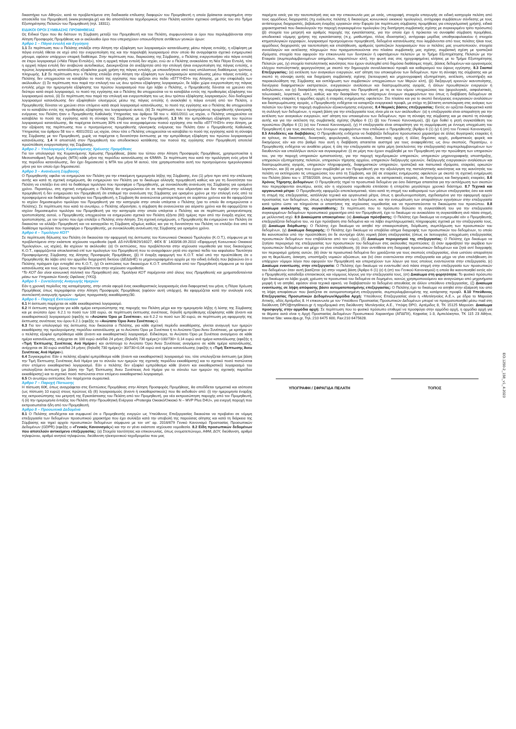δικαστήρια των Αθηνών, κατά τα προβλεπόμενα στη διαδικασία επίλυσης διαφορών του Προμηθευτή η οποία βρίσκεται αναρτημένη στην ιστοσελίδα του Προμηθευτή (www.protergia.gr) και θα αποστέλλεται ταχυδρομικώς στον Πελάτη κατόπιν σχετικού αιτήματός του στο Τμήμα Εξυπηρέτησης Πελατών του Προμηθευτή (τηλ. 18311).
ΕΙΔΙΚΟΙ ΟΡΟΙ ΣΥΜΒΑΣΗΣ ΠΡΟΜΗΘΕΙΑΣ
Ως Ειδικοί Όροι που θα διέπουν τη Σύμβαση μεταξύ του Προμηθευτή και του Πελάτη, συμφωνούνται οι όροι που περιλαμβάνονται στην Αίτηση Προσφοράς Προμήθειας και οι ακόλουθοι όροι που υπερισχύουν οποιωνδήποτε αντίθετων γενικών όρων:
Άρθρο 1 – Πάγια εντολή και Εγγύηση
1.1 Σε περίπτωση που ο Πελάτης επιλέξει στην Αίτηση την εξόφληση των λογαριασμών κατανάλωσης μέσω πάγιας εντολής, η εξόφληση με πάγια εντολή τίθεται σε ισχύ από την ενεργοποίηση της και την παραλαβή λογαριασμού στον οποίο θα αναγράφεται σχετικό ενημερωτικό μήνυμα, εφόσον υπάρχουν επαρκή διαθέσιμα. Στην περίπτωση που, διαρκούσης της Σύμβασης, ο Πελάτης ενεργοποιήσει νέα πάγια εντολή σε έτερο λογαριασμό («Νέα Πάγια Εντολή»), τότε η αρχική πάγια εντολή δεν ισχύει, ενώ αν ο Πελάτης ανακαλέσει τη Νέα Πάγια Εντολή, τότε η αρχική πάγια εντολή δεν αναβιώνει αυτοδικαίως. Διευκρινίζεται ότι ανεξάρτητα από την επιλογή ή/και ενεργοποίηση της πάγιας εντολής, ο πρώτος λογαριασμός κατανάλωσης εξοφλείται χωρίς χρήση της πάγιας εντολής, με οποιονδήποτε από τους υπόλοιπους διαθέσιμους τρόπους πληρωμής. 1.2 Σε περίπτωση που ο Πελάτης επιλέξει στην Αίτηση την εξόφληση των λογαριασμών κατανάλωσης μέσω πάγιας εντολής, ο Πελάτης δεν υποχρεούται να καταβάλει το ποσό της εγγύησης που ορίζεται στο πεδίο «ΕΓΓΥΗΣΗ» της Αίτησης, με την επιφύλαξη των ακόλουθων: (i) Σε περίπτωση που παρά την επιλογή του ως άνω τρόπου εξόφλησης λογαριασμών, δε λάβει χώρα ενεργοποίηση της πάγιας εντολής μέχρι την ημερομηνία εξόφλησης του πρώτου λογαριασμού που έχει λάβει ο Πελάτης, ο Προμηθευτής δύναται να χρεώνει στο δεύτερο κατά σειρά λογαριασμό, το ποσό της εγγύησης και ο Πελάτης θα υποχρεούται να το καταβάλει εντός της προθεσμίας εξόφλησης του λογαριασμού αυτού, (ii) Σε περίπτωση που παρά την επιλογή και ενεργοποίηση του ως άνω τρόπου εξόφλησης λογαριασμών, δύο διαδοχικοί λογαριασμοί κατανάλωσης δεν εξοφληθούν ολοσχερώς μέσω της πάγιας εντολής ή ανακληθεί η πάγια εντολή από τον Πελάτη, ο Προμηθευτής δύναται να χρεώνει στον επόμενο κατά σειρά λογαριασμό κατανάλωσης, το ποσό της εγγύησης και ο Πελάτης θα υποχρεούται να το καταβάλει εντός της προθεσμίας εξόφλησης του λογαριασμού αυτού, (iii) Σε περίπτωση που ο προηγούμενος προμηθευτής ηλεκτρικής ενέργειας του Πελάτη ήταν ο Προμηθευτής Καθολικής Υπηρεσίας του άρθρου 58 του ν. 4001/2011 ως ισχύει, ο Πελάτης υποχρεούται να καταβάλει το ποσό της εγγύησης κατά τη σύναψη της Σύμβασης με τον Προμηθευτή. 1.3 Με την εμπρόθεσμη εξόφληση του πρώτου λογαριασμού κατανάλωσης, θα παρέχεται έκπτωση 30% επί του αναγραφόμενου ποσού εγγύησης στο πεδίο «ΕΓΓΥΗΣΗ» στην Αίτηση, με την εξαίρεση της περίπτωσης που ο προηγούμενος προμηθευτής ηλεκτρικής ενέργειας του Πελάτη ήταν ο Προμηθευτής Καθολικής Υπηρεσίας του άρθρου 58 του ν. 4001/2011 ως ισχύει, όπου τότε ο Πελάτης υποχρεούται να καταβάλει το ποσό της εγγύησης κατά τη σύναψη της Σύμβασης με τον Προμηθευτή, χωρίς να παρέχεται η δυνατότητα έκπτωσης με την εμπρόθεσμη εξόφληση του πρώτου λογαριασμού κατανάλωσης. 1.4 Η αποστολή στον Προμηθευτή του αποδεικτικού κατάθεσης του ποσού της εγγύησης στον Προμηθευτή αποτελεί προϋπόθεση ενεργοποίησης της Σύμβασης.
Άρθρο 2 – Υπολογισμός Κυμαινόμενης Χρέωσης Προμήθειας
Για τον υπολογισμό της Κυμαινόμενης Χρέωσης Προμήθειας, βάσει του τύπου στην Αίτηση Προσφοράς Προμήθειας, χρησιμοποιείται η Μεσοσταθμική Τιμή Αγοράς (ΜΤΑ) κάθε μήνα της περιόδου κατανάλωσης σε €/MWh. Σε περίπτωση που κατά την τιμολόγηση ενός μήνα Μ της περιόδου κατανάλωσης, δεν έχει δημοσιευτεί η ΜΤΑ του μήνα Μ αυτού, τότε χρησιμοποιείται αυτή του προηγούμενου ημερολογιακού μήνα για τον οποίο έχει δημοσιευτεί.
Άρθρο 3 – Ανανέωση Σύμβασης
Ο Προμηθευτής οφείλει να ενημερώνει τον Πελάτη για την επικείμενη ημερομηνία λήξης της Σύμβασης, ένα (1) μήνα πριν από την επέλευση αυτής και κατά τη σχετική ενημέρωση, θα ενημερώνει τον Πελάτη για το δικαίωμα αλλαγής προμηθευτή καθώς και για τη δυνατότητα του Πελάτη να επιλέξει ένα από τα διαθέσιμα τιμολόγια που προσφέρει ο Προμηθευτής, με συνακόλουθη ανανέωση της Σύμβασης για ορισμένο χρόνο. Περαιτέρω, στη σχετική ενημέρωση ο Πελάτης θα ενημερώνεται ότι σε περίπτωση που αδρανήσει και δεν προβεί στην αλλαγή προμηθευτή ή δεν ενημερώσει τον Προμηθευτή ότι επιθυμεί την ανανέωση της Σύμβασης για ορισμένο χρόνο με την επιλογή ενός από τα προσφερόμενα και διαθέσιμα τιμολόγια του Προμηθευτή, η Σύμβαση θα ανανεώνεται μετατρεπόμενη σε αορίστου χρόνου και θα εφαρμόζεται το ισχύον δημοσιευμένο τιμολόγιο του Προμηθευτή για την κατηγορία στην οποία υπάγεται ο Πελάτης (για το οποίο θα ενημερώνεται ο Πελάτης). Σε περίπτωση που κατά τα ανωτέρω, ο Πελάτης αδρανήσει, η σύμβαση θα ανανεώνεται για αόριστο χρόνο και θα εφαρμόζεται το ισχύον δημοσιευμένο τιμολόγιο του Προμηθευτή για την κατηγορία στην οποία υπάγεται ο Πελάτης και σε περίπτωση μεταγενέστερης τροποποίησης αυτού, ο Προμηθευτής υποχρεούται να ενημερώσει σχετικά τον Πελάτη εξήντα (60) ημέρες πριν από την έναρξη ισχύος της τροποποίησης, με τον τρόπο που έχει επιλέξει ο Πελάτης στην Αίτηση. Στη σχετική ενημέρωση, ο Προμηθευτής θα ενημερώνει τον Πελάτη ότι δικαιούται να αλλάξει Προμηθευτή και να καταγγείλει τη Σύμβαση αζημίως καθώς και για τη δυνατότητα του Πελάτη να επιλέξει ένα από τα διαθέσιμα τιμολόγια που προσφέρει ο Προμηθευτής, με συνακόλουθη ανανέωση της Σύμβασης για ορισμένο χρόνο.
Άρθρο 4 – Τιμολόγιο ΚΟΤ*
Σε περίπτωση δήλωσης του Πελάτη ότι δικαιούται την εφαρμογή της έκπτωσης του Κοινωνικού Οικιακού Τιμολογίου (Κ.Ο.Τ.), σύμφωνα με τα προβλεπόμενα στην εκάστοτε ισχύουσα νομοθεσία (αριθ. Δ5-ΗΛ/Β/Φ29/16027, ΦΕΚ Β΄ 1403/06.09.2010 «Εφαρμογή Κοινωνικού Οικιακού Τιμολογίου», ως ισχύει), θα ισχύουν τα ακόλουθα: (α) Οι εκπτώσεις, που προβλέπονται στην ισχύουσα νομοθεσία για τους δικαιούχους Κ.Ο.Τ., εφαρμόζονται αποκλειστικά επί των τιμολογίων του Προμηθευτή που το αναγράφουν ρητά στο σχετικό πεδίο του κεφαλαίου Ταυτότητα Προσφερόμενης Σύμβασης της Αίτησης Προσφοράς Προμήθειας, (β) Η έναρξη εφαρμογή του Κ.Ο.Τ. τελεί υπό την προϋπόθεση ότι ο Προμηθευτής θα λάβει από τον αρμόδιο διαχειριστή δικτύου (ΔΕΔΔΗΕ) το μηχανογραφημένο αρχείο με την ειδική ένδειξη που βεβαιώνει ότι ο Πελάτης πράγματι έχει ενταχθεί στο Κ.Ο.Τ., (γ) Οι εκπτώσεις των δικαιούχων Κ.Ο.Τ. αποδίδονται από τον Προμηθευτή σύμφωνα με τα όρια κατανάλωσης και τους όρους που προβλέπονται στην ισχύουσα νομοθεσία.
*Το ΚΟΤ δεν είναι κοινωνική πολιτική του Προμηθευτή σας. Τιμολόγια ΚΟΤ παρέχονται από όλους τους Προμηθευτές και χρηματοδοτούνται μέσω των Υπηρεσιών Κοινής Ωφέλειας (ΥΚΩ).
Άρθρο 5 – Συντελεστής Αναγωγής Ημερών
Εάν η χρονική περίοδος της καταμέτρησης, στην οποία αφορά ένας εκκαθαριστικός λογαριασμός είναι διαφορετική του μήνα, η Πάγια Χρέωση Προμήθειας όπως περιγράφεται στην Αίτηση Προσφοράς Προμήθειας (εφόσον αυτή υπάρχει), θα εφαρμόζεται κατά την αναλογία ενός συντελεστή αναγωγής ημερών - ημέρες πραγματικής εκκαθάρισης/30.
Άρθρο 6 – Παροχή Εκπτώσεων
6.1 Η έκπτωση παρέχεται σε κάθε εκκαθαριστικό λογαριασμό.
6.2 Η έκπτωση παρέχεται για κάθε ημέρα εκπροσώπησης της παροχής του Πελάτη μέχρι και την ημερομηνία λήξης ή λύσης της Σύμβασης και με ανώτατο όριο: 6.2.1 το ποσό των 100 ευρώ, σε περίπτωση έκπτωσης συνέπειας, δηλαδή εμπρόθεσμης εξόφλησης κάθε (έναντι και εκκαθαριστικού) λογαριασμού (εφεξής το «Ανώτατο Όριο με Συνέπεια», και 6.2.2 το ποσό των 30 ευρώ, σε περίπτωση μη εφαρμογής της έκπτωσης συνέπειας του όρου 6.2.1 (εφεξής το «Ανώτατο Όριο Άνευ Συνέπειας»).
6.3 Για τον υπολογισμό της έκπτωσης που δικαιούται ο Πελάτης, για κάθε σχετική περίοδο εκκαθάρισης, γίνεται αναγωγή των ημερών εκκαθάρισης της τιμολογούμενης περιόδου κατανάλωσης με το Ανώτατο Όριο με Συνέπεια ή το Ανώτατο Όριο Άνευ Συνέπειας, με κριτήριο αν ο πελάτης εξοφλεί εμπρόθεσμα κάθε (έναντι και εκκαθαριστικό) λογαριασμό. Ειδικότερα, το Ανώτατο Όριο με Συνέπεια αναγόμενο σε κάθε ημέρα κατανάλωσης, ανέρχεται σε 100 ευρώ ανά/διά 24 μήνες (δηλαδή 730 ημέρες)=100/730= 0,14 ευρώ ανά ημέρα κατανάλωσης (εφεξής η «Τιμή Έκπτωσης Συνέπειας Ανά Ημέρα») και αντίστοιχα το Ανώτατο Όριο Άνευ Συνέπειας αναγόμενο σε κάθε ημέρα κατανάλωσης, ανέρχεται σε 30 ευρώ ανά/διά 24 μήνες (δηλαδή 730 ημέρες)= 30/730=0,04 ευρώ ανά ημέρα κατανάλωσης (εφεξής η «Τιμή Έκπτωσης Άνευ Συνέπειας Ανά Ημέρα»).
6.4 Συγκεκριμένα: Εάν ο πελάτης εξοφλεί εμπρόθεσμα κάθε (έναντι και εκκαθαριστικό) λογαριασμό του, τότε υπολογίζεται έκπτωση (με βάση την Τιμή Έκπτωσης Συνέπειας Ανά Ημέρα για το σύνολο των ημερών της σχετικής περιόδου εκκαθάρισης) και το σχετικό ποσό πιστώνεται στον επόμενο εκκαθαριστικό λογαριασμό. Εάν ο πελάτης δεν εξοφλεί εμπρόθεσμα κάθε (έναντι και εκκαθαριστικό) λογαριασμό του υπολογίζεται έκπτωση (με βάση την Τιμή Έκπτωσης Άνευ Συνέπειας Ανά Ημέρα για το σύνολο των ημερών της σχετικής περιόδου εκκαθάρισης) και το σχετικό ποσό πιστώνεται στον επόμενο εκκαθαριστικό λογαριασμό.
6.5 Οι ανωτέρω εκπτώσεις δεν παρέχονται σωρευτικά.
Άρθρο 7 – Παροχή Πίστωσης
Η πίστωση 60€, όπως αναγράφεται στις Εκπτώσεις Προμήθειας στην Αίτηση Προσφοράς Προμήθειας, θα αποδίδεται τμηματικά και ισόποσα (ως πίστωση 10 ευρώ) στους πρώτους έξι (6) λογαριασμούς (έναντι ή εκκαθαριστικούς) που θα εκδοθούν από: (i) την ημερομηνία έναρξης της εκπροσώπησης του μετρητή της Εγκατάστασης του Πελάτη από τον Προμηθευτή, για νέα εκπροσώπηση παροχής από τον Προμηθευτή, ή (ii) την ημερομηνία ένταξης του Πελάτη στην Προωθητική Ενέργεια «Protergia Οικιακό/Οικιακό Ν – MVP Plus D4U», για ενεργή παροχή που εκπροσωπείται ήδη από τον Προμηθευτή.
Άρθρο 8 – Προσωπικά Δεδομένα
8.1 Ο Πελάτης αποδέχεται και συμφωνεί ότι ο Προμηθευτής ενεργών ως Υπεύθυνος Επεξεργασίας δικαιούται να προβαίνει σε νόμιμη επεξεργασία των δεδομένων προσωπικού χαρακτήρα που έχει συλλέξει κατά την υποβολή της παρούσας αίτησης και κατά τη διάρκεια της Σύμβασης και τηρεί αρχείο προσωπικών δεδομένων σύμφωνα με τον υπ' αρ. 2016/679 Γενικό Κανονισμό Προστασίας Προσωπικών Δεδομένων (GDPR) (εφεξής ο «Γενικός Κανονισμός») και την εν γένει εκάστοτε ισχύουσα νομοθεσία. 8.2 Είδη προσωπικών δεδομένων που αποτελούν αντικείμενο επεξεργασίας: (α) Στοιχεία ταυτότητας και επικοινωνίας, όπως ονοματεπώνυμο, ΑΦΜ, ΔΟΥ, διεύθυνση, αριθμό τηλεφώνου, αριθμό κινητού τηλεφώνου, διεύθυνση ηλεκτρονικού ταχυδρομείου που μας
παρέχετε εσείς για την ταυτοποίησή σας και την επικοινωνία μας με εσάς, υπογραφή, στοιχεία υπαγωγής σε ειδική κατηγορία πελάτη από τους αρμόδιους διαχειριστές (πχ ευάλωτος πελάτης ή δικαιούχος κοινωνικού οικιακού τιμολογίου), αντίγραφα συμβάσεων σύνδεσης με τους αντίστοιχους διαχειριστές, βεβαίωση έναρξης εργασιών στην Εφορία (σε περίπτωση σύμβασης προμήθειας για επαγγελματική χρήση), ειδικά χαρακτηριστικά που δικαιολογούν την παροχή συγκεκριμένου τιμολογίου (πχ διατήρηση συμβατικής σχέσης με συγκεκριμένο τρίτο πρόσωπο) (β) στοιχεία του μετρητή και αριθμός παροχής της εγκατάστασης, για την οποία έχει ή πρόκειται να συναφθεί σύμβαση προμήθεια, αποδεικτικό νόμιμης χρήσης της εγκατάστασης (π.χ. μισθωτήριο, τίτλος ιδιοκτησίας), αντίγραφο μερίδας υποθηκοφυλακείου ή στοιχεία κτηματολογικών εγγραφών, λογαριασμοί προηγούμενου προμηθευτή, δεδομένα κατανάλωσης που λαμβάνονται από τους πελάτες ή/και τους αρμόδιους διαχειριστές για ταυτοποίηση και επαλήθευση, αριθμούς τραπεζικών λογαριασμών που οι πελάτες μας γνωστοποιούν, στοιχεία συναλλαγών και εκτέλεσης πληρωμών που πραγματοποιούνται στο πλαίσιο συμβατικής μας σχέσης, συμβατική σχέση με τραπεζικά ιδρύματα, στοιχεία που αφορούν την επικοινωνία των δυνητικών ή υφιστάμενων πελατών με το Τμήμα Εξυπηρέτησης Πελατών με την Εταιρεία (συμπεριλαμβανομένων αιτημάτων, παραπόνων κλπ), την φωνή σας στις ηχογραφημένες κλήσεις με το Τμήμα Εξυπηρέτησης Πελατών μας, (γ) στοιχεία πιστοληπτικής ικανότητας που έχουν συλλεχθεί από δημόσια διαθέσιμες πηγές, βάσεις δεδομένων και οργανισμούς ελέγχου πιστοληπτικής φερεγγυότητας με σκοπό την δημιουργία συναλλακτικού προφίλ και καθορισμού του ύψους εγγύησης. 8.3 Σκοποί Επεξεργασίας: (α) εκτέλεση των αναγκαίων ενεργειών, κατ' αίτηση του υποκειμένου των δεδομένων, πριν τη σύναψη της σύμβασης και με σκοπό τη σύναψη αυτής και διαχείριση συμβατικής σχέσης (λειτουργική και μηχανογραφική εξυπηρέτηση, εκτέλεση, υποστήριξη και παρακολούθηση της Σύμβασης και εκπλήρωση των συμβατικών υποχρεώσεων των Μερών κλπ), (β) διεξαγωγή ερευνών ικανοποίησης, διενέργεια διαφημιστικών εκστρατειών, ενεργειακών αναλύσεων και διαστρωμάτωσης αγοράς, ή άλλων προωθητικών ενεργειών ή εκδηλώσεων, και (γ) διασφάλιση της συμμόρφωσης του Προμηθευτή με τις εκ του νόμου υποχρεώσεις του (φορολογικές, ασφαλιστικές, τελωνειακές, λογιστικές, κλπ.), καθώς και την διασφάλιση των υπέρτερων έννομων συμφερόντων του όπως η διαβίβαση δεδομένων σε δικηγορικές εταιρείες ή αρμόδιες αρχές ή εταιρείες ενημέρωσης οφειλετών. Στο πλαίσιο και για το σκοπό διενέργειας ενεργειακών αναλύσεων και διαστρωμάτωσης αγοράς, ο Προμηθευτής ενδέχεται να καταρτίζει ενεργειακά προφίλ, με στόχο τη βέλτιστη ανταπόκριση στις ανάγκες των πελατών του ή/και την παροχή συμβουλών εξοικονόμησης ενέργειας. 8.4 Νομικές βάσεις επεξεργασίας: Εκτός αν ορίζεται διαφορετικά κατά τη συλλογή των δεδομένων, η νομική βάση για την επεξεργασία τους είναι μία εκ των ακόλουθων: (α) η επεξεργασία είναι απαραίτητη για την εκτέλεση των αναγκαίων ενεργειών, κατ' αίτηση του υποκειμένου των δεδομένων, πριν τη σύναψη της σύμβασης και με σκοπό τη σύναψη αυτής και για την εκτέλεση της συμβατικής σχέσης (Άρθρο 6 (1) (β) του Γενικού Κανονισμού), (β) έχει δοθεί η ρητή συγκατάθεση του προσώπου (Άρθρο 6 (1) (α) του Γενικού Κανονισμού), (γ) Η επεξεργασία είναι απαραίτητη για τη συμμόρφωση με έννομη υποχρέωση του Προμηθευτή ή για τους σκοπούς των έννομων συμφερόντων που επιδιώκει ο Προμηθευτής (Άρθρο 6 (1) (γ) ή (στ) του Γενικού Κανονισμού). 8.5 Αποδέκτες και διαβιβάσεις: Ο Προμηθευτής ενδέχεται να διαβιβάζει δεδομένα προσωπικού χαρακτήρα σε άλλες θυγατρικές εταιρείες ή σε τρίτους, σε δικαστικές, διοικητικές, φορολογικές, τελωνειακές, διαιτητικές αρχές ή άλλες δημόσιες αρχές, ρυθμιστικούς φορείς και δικηγόρους εάν και στο βαθμό που αυτή η διαβίβαση απαιτείται αυστηρά για τους αναφερθέντες ως άνω σκοπούς. Περαιτέρω, ο Προμηθευτής ενδέχεται να αναθέτει μέρος ή όλη την επεξεργασία σε τρίτα μέρη (εκτελούντες την επεξεργασία) συμπεριλαμβανομένων των διευθυντών και υπαλλήλων αυτών και συγκεκριμένα: (i) σε μέρη που έχουν συμβληθεί με τον Προμηθευτή για την προώθηση των υπηρεσιών του, για την παροχή υπηρεσιών εμπιστοσύνης, για την παροχή ταχυδρομικών υπηρεσιών, υπηρεσιών μηχανογραφικής υποστήριξης, υπηρεσιών εξυπηρέτησης πελατών, υπηρεσιών τήρησης αρχείου, υπηρεσιών διεξαγωγής ερευνών, διεξαγωγής ενεργειακών αναλύσεων και διαστρωμάτωσης αγοράς, υπηρεσιών πληροφορικής, διαφημιστικών υπηρεσιών, τραπεζικά και πιστωτικά ιδρύματα, εταιρείες ορκωτών λογιστών, και (ii) σε μέρη που έχουν συμβληθεί με τον Προμηθευτή για την αξιολόγηση της πιστοληπτικής ικανότητας και της ικανότητάς του πελάτη να εκπληρώσει τις υποχρεώσεις του από τη Σύμβαση, και (iii) σε εταιρείες ενημέρωσης οφειλετών με σκοπό τη σχετική ενημέρωση του Πελάτη βάσει του ν. 3758/2009, όπως τροποποιήθηκε και ισχύει, σε εισπρακτικές εταιρείες, σε δικηγόρους και δικηγορικές εταιρείες. 8.6 Χρόνος Τήρησης Δεδομένων: Ο Προμηθευτής τηρεί τα προσωπικά δεδομένα για όσο διάστημα απαιτείται για την εκπλήρωση των σκοπών που περιγράφονται ανωτέρω, εκτός εάν η ισχύουσα νομοθεσία επιτάσσει ή επιτρέπει μεγαλύτερο χρονικό διάστημα. 8.7 Τεχνικά και οργανωτικά μέτρα: Ο Προμηθευτής εφαρμόζει αποτελεσματικά, τόσο κατά τη στιγμή του καθορισμού των μέσων επεξεργασίας όσο και κατά τη στιγμή της επεξεργασίας, κατάλληλα τεχνικά και οργανωτικά μέτρα, όπως η ψευδωνυμοποίηση, σχεδιασμένα για την εφαρμογή αρχών προστασίας των δεδομένων, όπως η ελαχιστοποίηση των δεδομένων, και την ενσωμάτωση των απαραίτητων εγγυήσεων στην επεξεργασία κατά τρόπο ώστε να πληρούνται οι απαιτήσεις της ισχύουσας νομοθεσίας και να προστατεύονται τα δικαιώματα του προσώπου. 8.8 Δικαίωμα ανάκλησης της συγκατάθεσης: Σε περίπτωση που το πρόσωπο δηλώσει τη συγκατάθεσή του για την επεξεργασία συγκεκριμένων δεδομένων προσωπικού χαρακτήρα από τον Προμηθευτή, έχει το δικαίωμα να ανακαλέσει τη συγκατάθεση ανά πάσα στιγμή, με μελλοντική ισχύ. 8.9 Δικαιώματα υποκειμένου: (α) Δικαίωμα πρόσβασης: Ο Πελάτης έχει δικαίωμα να ενημερωθεί εάν ο Προμηθευτής επεξεργάζεται δεδομένα του, να έχει πρόσβαση στα δεδομένα και να λάβει συμπληρωματικές πληροφορίες σχετικά με την επεξεργασία τους, (β) Δικαίωμα διόρθωσης: Ο Πελάτης έχει δικαίωμα να αιτηθεί την επικαιροποίηση, διόρθωση, συμπλήρωση των προσωπικών του δεδομένων, (γ) Δικαίωμα διαγραφής: Ο Πελάτης έχει δικαίωμα να υποβάλει αίτημα διαγραφής των προσωπικών του δεδομένων, το οποίο θα ικανοποιείται υπό την προϋπόθεση ότι δε συντρέχει άλλη νομική βάση επεξεργασίας (όπως εκ λειτουργίας υποχρέωση επεξεργασίας προσωπικών δεδομένων που επιβάλλεται από τον νόμο), (δ) Δικαίωμα περιορισμού της επεξεργασίας: Ο Πελάτης έχει δικαίωμα να ζητήσει περιορισμό της επεξεργασίας των προσωπικών του δεδομένων στις ακόλουθες περιπτώσεις: (i) όταν αμφισβητεί την ακρίβεια των προσωπικών δεδομένων και μέχρι να γίνει επαλήθευση, (ii) όταν αντιτίθεται στη διαγραφή προσωπικών δεδομένων και ζητά αντί διαγραφής τον περιορισμό χρήσης αυτών, (iii) όταν τα προσωπικά δεδομένα δεν χρειάζονται για τους σκοπούς επεξεργασίας, είναι ωστόσο απαραίτητα για τη θεμελίωση, άσκηση, υποστήριξη νομικών αξιώσεων, και (iv) όταν εναντιώνεται στην επεξεργασία και μέχρι να γίνει επαλήθευση ότι υπάρχουν νόμιμοι λόγοι που αφορούν τον Προμηθευτή και υπερισχύουν των λόγων για τους οποίους εναντιώνεται στην επεξεργασία, (ε) Δικαίωμα εναντίωσης στην επεξεργασία: Ο Πελάτης έχει δικαίωμα να εναντιωθεί ανά πάσα στιγμή στην επεξεργασία των προσωπικών του δεδομένων όταν αυτή βασίζεται: (α) στην νομική βάση (Άρθρο 6 (1) (ε) ή (στ) του Γενικού Κανονισμού) η οποία θα ικανοποιηθεί εκτός εάν ο Προμηθευτής καταδείξει επιτακτικούς και νόμιμους λόγους για την επεξεργασία τους, (στ) Δικαίωμα στη φορητότητα: Το φυσικό πρόσωπο έχει δικαίωμα να λάβει χωρίς χρέωση τα προσωπικά του δεδομένα σε δομημένο, κοινώς χρησιμοποιούμενο και αναγνώσιμο από μηχανήματα μορφή ή να αιτηθεί, εφόσον είναι τεχνικά εφικτό, να διαβιβαστούν τα δεδομένα απευθείας σε άλλον υπεύθυνο επεξεργασίας, (ζ) Δικαίωμα εναντίωσης σε λήψη απόφασης βάσει αυτοματοποιημένης επεξεργασίας: Ο Πελάτης έχει το δικαίωμα να αιτηθεί στην εξαίρεσή του από τη λήψη αποφάσεων που βασίζεται σε αυτοματοποιημένη επεξεργασία, συμπεριλαμβανομένης της κατάρτισης προφίλ. 8.10 Υπεύθυνος Επεξεργασίας Προσωπικών Δεδομένων/Αρμόδια Αρχή: Υπεύθυνος Επεξεργασίας είναι η «Μυτιληναίος Α.Ε.», με έδρα το Μαρούσι Αττικής, οδός Αρτέμιδος 8. Η επικοινωνία με τον Υπεύθυνο Προστασίας Προσωπικών Δεδομένων μπορεί να πραγματοποιηθεί μέσω mail στη διεύθυνση DPO@mytilineos.gr ή ταχυδρομικά στη διεύθυνση: Μυτιληναίος Α.Ε., Υπόψη DPO, Αρτέμιδος 8, ΤΚ 15125 Μαρούσι. Δικαίωμα προσφυγής στην αρμόδια αρχή: Σε περίπτωση που το φυσικό πρόσωπο επιθυμεί να προσφύγει στην αρμόδια αρχή, η αρμόδια αρχή για τα θέματα αυτά είναι η Αρχή Προστασίας Δεδομένων Προσωπικού Χαρακτήρα (ΑΠΔΠΧ), Κηφισίας 1-3, Αμπελόκηποι, ΤΚ 115 23 Αθήνα, Internet Site: www.dpa.gr, Τηλ.:210 6475 600, Fax:210 6475628.
ΥΠΟΓΡΑΦΗ / ΣΦΡΑΓΙΔΑ ΠΕΛΑΤΗ ΤΟΠΟΣ
EO.1250-2_158_v1_4.2023